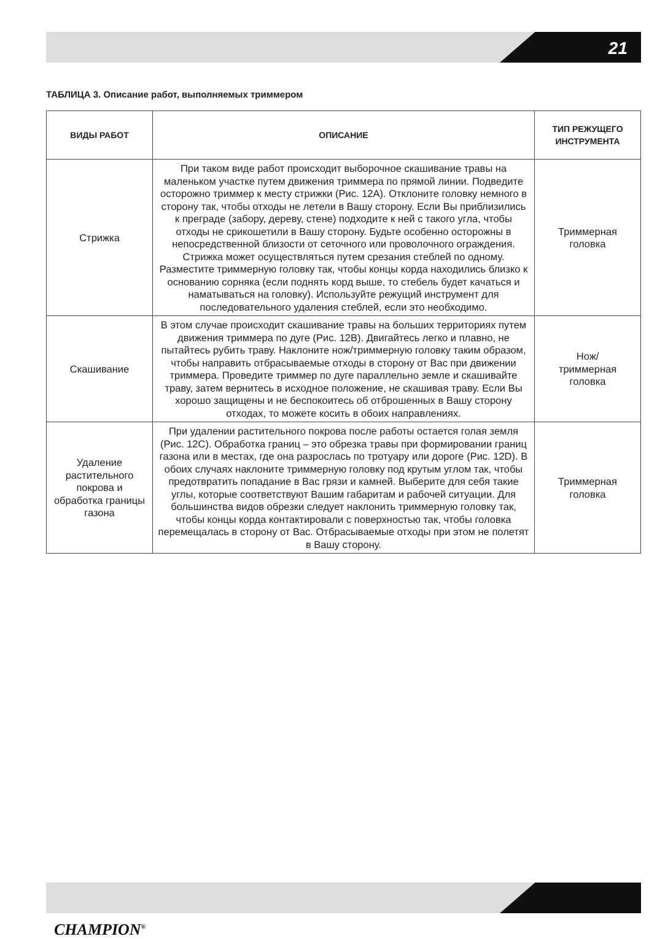21
ТАБЛИЦА 3. Описание работ, выполняемых триммером
| ВИДЫ РАБОТ | ОПИСАНИЕ | ТИП РЕЖУЩЕГО ИНСТРУМЕНТА |
| --- | --- | --- |
| Стрижка | При таком виде работ происходит выборочное скашивание травы на маленьком участке путем движения триммера по прямой линии. Подведите осторожно триммер к месту стрижки (Рис. 12А). Отклоните головку немного в сторону так, чтобы отходы не летели в Вашу сторону. Если Вы приблизились к преграде (забору, дереву, стене) подходите к ней с такого угла, чтобы отходы не срикошетили в Вашу сторону. Будьте особенно осторожны в непосредственной близости от сеточного или проволочного ограждения. Стрижка может осуществляться путем срезания стеблей по одному. Разместите триммерную головку так, чтобы концы корда находились близко к основанию сорняка (если поднять корд выше, то стебель будет качаться и наматываться на головку). Используйте режущий инструмент для последовательного удаления стеблей, если это необходимо. | Триммерная головка |
| Скашивание | В этом случае происходит скашивание травы на больших территориях путем движения триммера по дуге (Рис. 12В). Двигайтесь легко и плавно, не пытайтесь рубить траву. Наклоните нож/триммерную головку таким образом, чтобы направить отбрасываемые отходы в сторону от Вас при движении триммера. Проведите триммер по дуге параллельно земле и скашивайте траву, затем вернитесь в исходное положение, не скашивая траву. Если Вы хорошо защищены и не беспокоитесь об отброшенных в Вашу сторону отходах, то можете косить в обоих направлениях. | Нож/ триммерная головка |
| Удаление растительного покрова и обработка границы газона | При удалении растительного покрова после работы остается голая земля (Рис. 12С). Обработка границ – это обрезка травы при формировании границ газона или в местах, где она разрослась по тротуару или дороге (Рис. 12D). В обоих случаях наклоните триммерную головку под крутым углом так, чтобы предотвратить попадание в Вас грязи и камней. Выберите для себя такие углы, которые соответствуют Вашим габаритам и рабочей ситуации. Для большинства видов обрезки следует наклонить триммерную головку так, чтобы концы корда контактировали с поверхностью так, чтобы головка перемещалась в сторону от Вас. Отбрасываемые отходы при этом не полетят в Вашу сторону. | Триммерная головка |
CHAMPION<sup>®</sup>